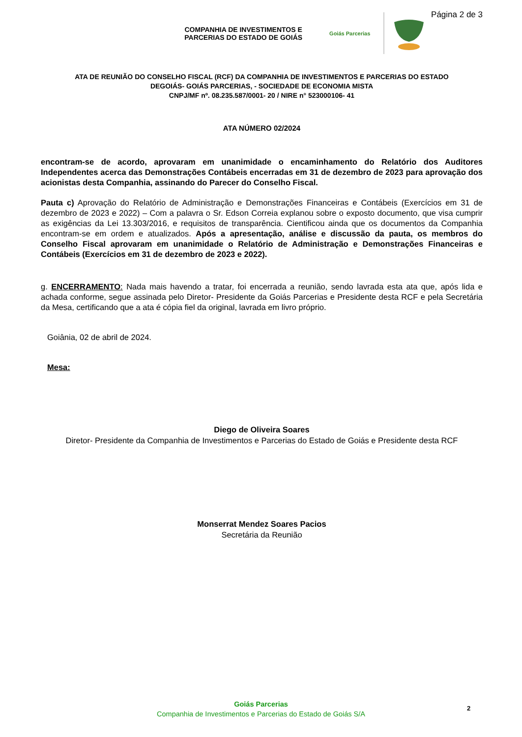COMPANHIA DE INVESTIMENTOS E
PARCERIAS DO ESTADO DE GOIÁS
Goiás Parcerias
Página 2 de 3
ATA DE REUNIÃO DO CONSELHO FISCAL (RCF) DA COMPANHIA DE INVESTIMENTOS E PARCERIAS DO ESTADO
DEGOIÁS- GOIÁS PARCERIAS, - SOCIEDADE DE ECONOMIA MISTA
CNPJ/MF nº. 08.235.587/0001- 20 / NIRE n° 523000106- 41
ATA NÚMERO 02/2024
encontram-se de acordo, aprovaram em unanimidade o encaminhamento do Relatório dos Auditores Independentes acerca das Demonstrações Contábeis encerradas em 31 de dezembro de 2023 para aprovação dos acionistas desta Companhia, assinando do Parecer do Conselho Fiscal.
Pauta c) Aprovação do Relatório de Administração e Demonstrações Financeiras e Contábeis (Exercícios em 31 de dezembro de 2023 e 2022) – Com a palavra o Sr. Edson Correia explanou sobre o exposto documento, que visa cumprir as exigências da Lei 13.303/2016, e requisitos de transparência. Cientificou ainda que os documentos da Companhia encontram-se em ordem e atualizados. Após a apresentação, análise e discussão da pauta, os membros do Conselho Fiscal aprovaram em unanimidade o Relatório de Administração e Demonstrações Financeiras e Contábeis (Exercícios em 31 de dezembro de 2023 e 2022).
g. ENCERRAMENTO: Nada mais havendo a tratar, foi encerrada a reunião, sendo lavrada esta ata que, após lida e achada conforme, segue assinada pelo Diretor- Presidente da Goiás Parcerias e Presidente desta RCF e pela Secretária da Mesa, certificando que a ata é cópia fiel da original, lavrada em livro próprio.
Goiânia, 02 de abril de 2024.
Mesa:
Diego de Oliveira Soares
Diretor- Presidente da Companhia de Investimentos e Parcerias do Estado de Goiás e Presidente desta RCF
Monserrat Mendez Soares Pacios
Secretária da Reunião
Goiás Parcerias
Companhia de Investimentos e Parcerias do Estado de Goiás S/A
2